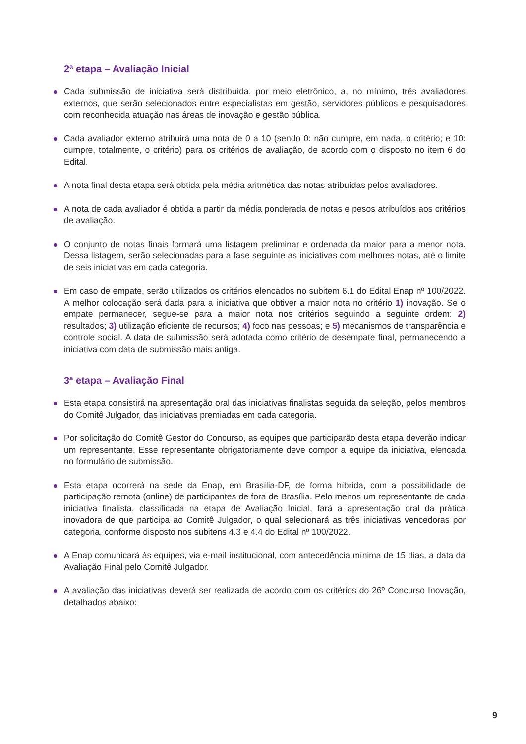2ª etapa – Avaliação Inicial
Cada submissão de iniciativa será distribuída, por meio eletrônico, a, no mínimo, três avaliadores externos, que serão selecionados entre especialistas em gestão, servidores públicos e pesquisadores com reconhecida atuação nas áreas de inovação e gestão pública.
Cada avaliador externo atribuirá uma nota de 0 a 10 (sendo 0: não cumpre, em nada, o critério; e 10: cumpre, totalmente, o critério) para os critérios de avaliação, de acordo com o disposto no item 6 do Edital.
A nota final desta etapa será obtida pela média aritmética das notas atribuídas pelos avaliadores.
A nota de cada avaliador é obtida a partir da média ponderada de notas e pesos atribuídos aos critérios de avaliação.
O conjunto de notas finais formará uma listagem preliminar e ordenada da maior para a menor nota. Dessa listagem, serão selecionadas para a fase seguinte as iniciativas com melhores notas, até o limite de seis iniciativas em cada categoria.
Em caso de empate, serão utilizados os critérios elencados no subitem 6.1 do Edital Enap nº 100/2022. A melhor colocação será dada para a iniciativa que obtiver a maior nota no critério 1) inovação. Se o empate permanecer, segue-se para a maior nota nos critérios seguindo a seguinte ordem: 2) resultados; 3) utilização eficiente de recursos; 4) foco nas pessoas; e 5) mecanismos de transparência e controle social. A data de submissão será adotada como critério de desempate final, permanecendo a iniciativa com data de submissão mais antiga.
3ª etapa – Avaliação Final
Esta etapa consistirá na apresentação oral das iniciativas finalistas seguida da seleção, pelos membros do Comitê Julgador, das iniciativas premiadas em cada categoria.
Por solicitação do Comitê Gestor do Concurso, as equipes que participarão desta etapa deverão indicar um representante. Esse representante obrigatoriamente deve compor a equipe da iniciativa, elencada no formulário de submissão.
Esta etapa ocorrerá na sede da Enap, em Brasília-DF, de forma híbrida, com a possibilidade de participação remota (online) de participantes de fora de Brasília. Pelo menos um representante de cada iniciativa finalista, classificada na etapa de Avaliação Inicial, fará a apresentação oral da prática inovadora de que participa ao Comitê Julgador, o qual selecionará as três iniciativas vencedoras por categoria, conforme disposto nos subitens 4.3 e 4.4 do Edital nº 100/2022.
A Enap comunicará às equipes, via e-mail institucional, com antecedência mínima de 15 dias, a data da Avaliação Final pelo Comitê Julgador.
A avaliação das iniciativas deverá ser realizada de acordo com os critérios do 26º Concurso Inovação, detalhados abaixo:
9